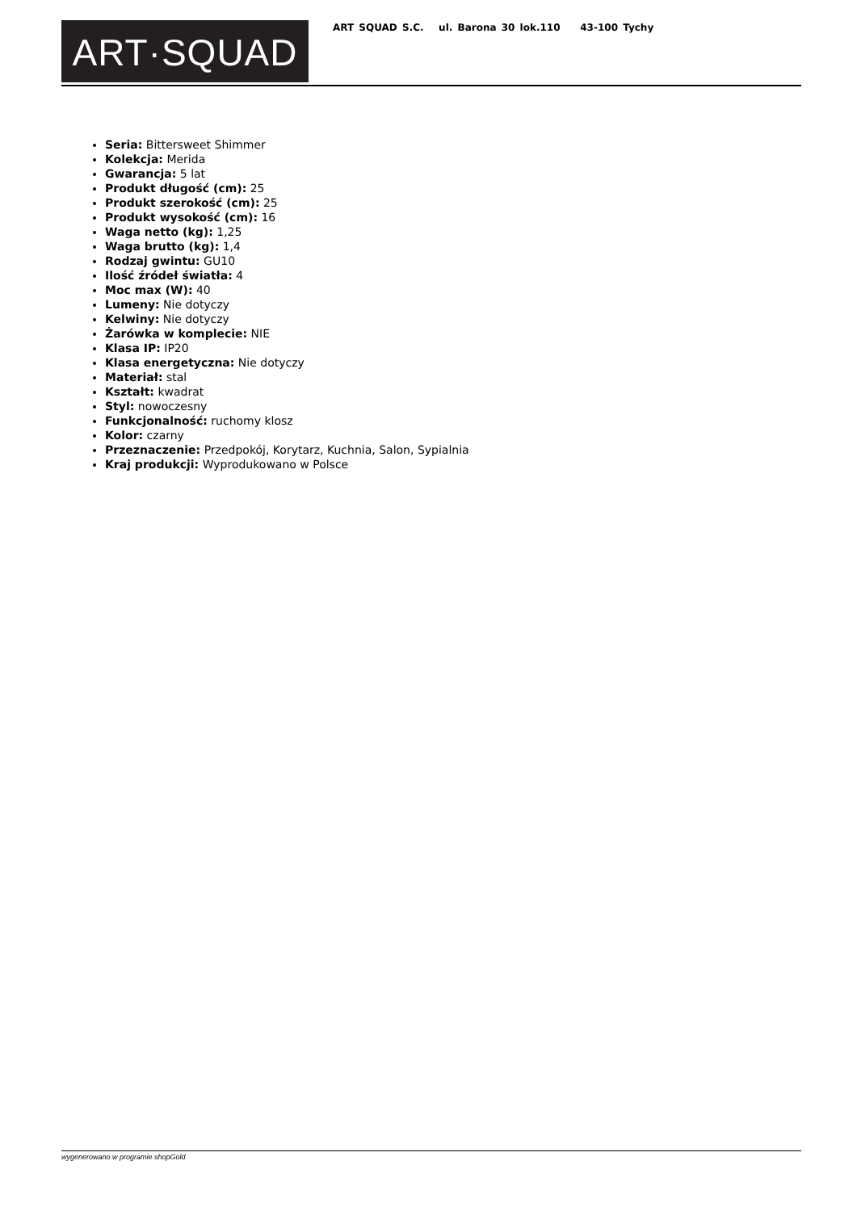ART·SQUAD
ART SQUAD S.C. ul. Barona 30 lok.110 43-100 Tychy
Seria: Bittersweet Shimmer
Kolekcja: Merida
Gwarancja: 5 lat
Produkt długość (cm): 25
Produkt szerokość (cm): 25
Produkt wysokość (cm): 16
Waga netto (kg): 1,25
Waga brutto (kg): 1,4
Rodzaj gwintu: GU10
Ilość źródeł światła: 4
Moc max (W): 40
Lumeny: Nie dotyczy
Kelwiny: Nie dotyczy
Żarówka w komplecie: NIE
Klasa IP: IP20
Klasa energetyczna: Nie dotyczy
Materiał: stal
Kształt: kwadrat
Styl: nowoczesny
Funkcjonalność: ruchomy klosz
Kolor: czarny
Przeznaczenie: Przedpokój, Korytarz, Kuchnia, Salon, Sypialnia
Kraj produkcji: Wyprodukowano w Polsce
wygenerowano w programie shopGold